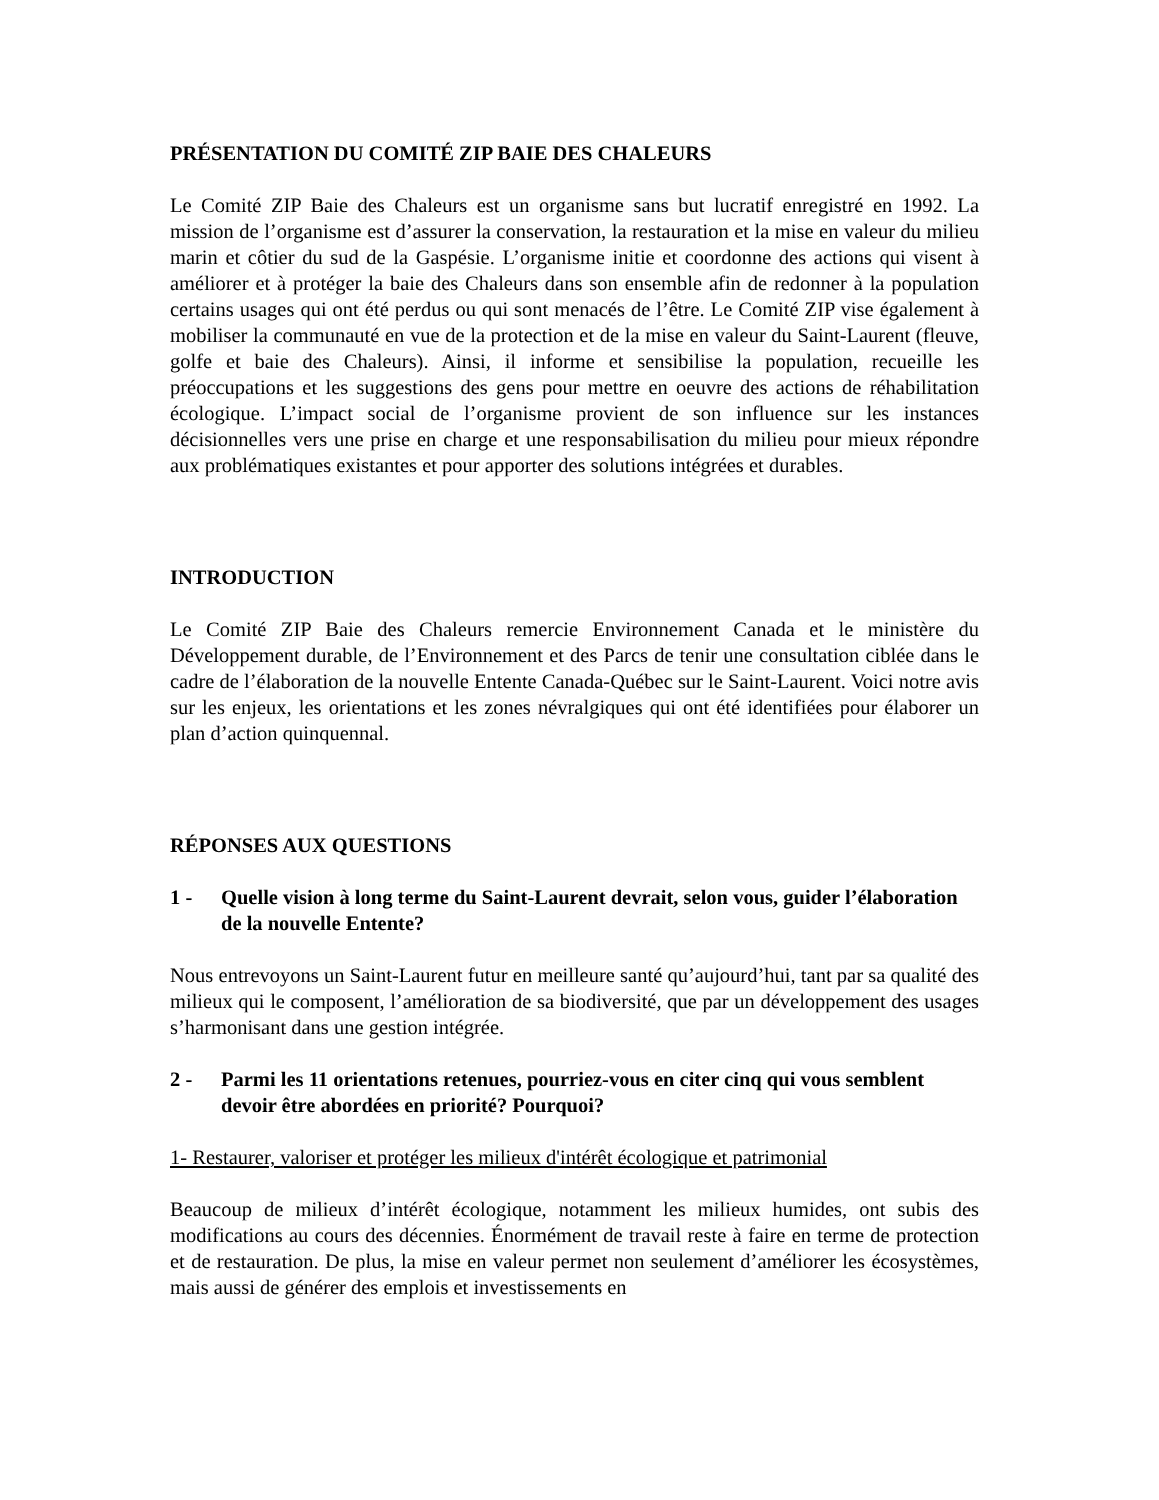PRÉSENTATION DU COMITÉ ZIP BAIE DES CHALEURS
Le Comité ZIP Baie des Chaleurs est un organisme sans but lucratif enregistré en 1992. La mission de l’organisme est d’assurer la conservation, la restauration et la mise en valeur du milieu marin et côtier du sud de la Gaspésie. L’organisme initie et coordonne des actions qui visent à améliorer et à protéger la baie des Chaleurs dans son ensemble afin de redonner à la population certains usages qui ont été perdus ou qui sont menacés de l’être. Le Comité ZIP vise également à mobiliser la communauté en vue de la protection et de la mise en valeur du Saint-Laurent (fleuve, golfe et baie des Chaleurs). Ainsi, il informe et sensibilise la population, recueille les préoccupations et les suggestions des gens pour mettre en oeuvre des actions de réhabilitation écologique. L’impact social de l’organisme provient de son influence sur les instances décisionnelles vers une prise en charge et une responsabilisation du milieu pour mieux répondre aux problématiques existantes et pour apporter des solutions intégrées et durables.
INTRODUCTION
Le Comité ZIP Baie des Chaleurs remercie Environnement Canada et le ministère du Développement durable, de l’Environnement et des Parcs de tenir une consultation ciblée dans le cadre de l’élaboration de la nouvelle Entente Canada-Québec sur le Saint-Laurent. Voici notre avis sur les enjeux, les orientations et les zones névralgiques qui ont été identifiées pour élaborer un plan d’action quinquennal.
RÉPONSES AUX QUESTIONS
1 - Quelle vision à long terme du Saint-Laurent devrait, selon vous, guider l’élaboration de la nouvelle Entente?
Nous entrevoyons un Saint-Laurent futur en meilleure santé qu’aujourd’hui, tant par sa qualité des milieux qui le composent, l’amélioration de sa biodiversité, que par un développement des usages s’harmonisant dans une gestion intégrée.
2 - Parmi les 11 orientations retenues, pourriez-vous en citer cinq qui vous semblent devoir être abordées en priorité? Pourquoi?
1- Restaurer, valoriser et protéger les milieux d'intérêt écologique et patrimonial
Beaucoup de milieux d’intérêt écologique, notamment les milieux humides, ont subis des modifications au cours des décennies. Énormément de travail reste à faire en terme de protection et de restauration. De plus, la mise en valeur permet non seulement d’améliorer les écosystèmes, mais aussi de générer des emplois et investissements en